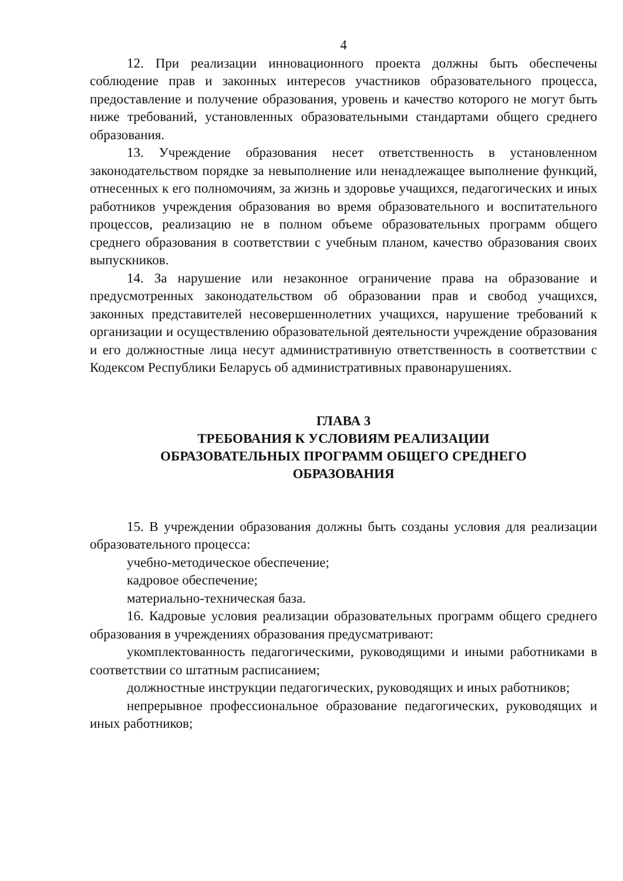4
12. При реализации инновационного проекта должны быть обеспечены соблюдение прав и законных интересов участников образовательного процесса, предоставление и получение образования, уровень и качество которого не могут быть ниже требований, установленных образовательными стандартами общего среднего образования.
13. Учреждение образования несет ответственность в установленном законодательством порядке за невыполнение или ненадлежащее выполнение функций, отнесенных к его полномочиям, за жизнь и здоровье учащихся, педагогических и иных работников учреждения образования во время образовательного и воспитательного процессов, реализацию не в полном объеме образовательных программ общего среднего образования в соответствии с учебным планом, качество образования своих выпускников.
14. За нарушение или незаконное ограничение права на образование и предусмотренных законодательством об образовании прав и свобод учащихся, законных представителей несовершеннолетних учащихся, нарушение требований к организации и осуществлению образовательной деятельности учреждение образования и его должностные лица несут административную ответственность в соответствии с Кодексом Республики Беларусь об административных правонарушениях.
ГЛАВА 3
ТРЕБОВАНИЯ К УСЛОВИЯМ РЕАЛИЗАЦИИ
ОБРАЗОВАТЕЛЬНЫХ ПРОГРАММ ОБЩЕГО СРЕДНЕГО
ОБРАЗОВАНИЯ
15. В учреждении образования должны быть созданы условия для реализации образовательного процесса:
учебно-методическое обеспечение;
кадровое обеспечение;
материально-техническая база.
16. Кадровые условия реализации образовательных программ общего среднего образования в учреждениях образования предусматривают:
укомплектованность педагогическими, руководящими и иными работниками в соответствии со штатным расписанием;
должностные инструкции педагогических, руководящих и иных работников;
непрерывное профессиональное образование педагогических, руководящих и иных работников;